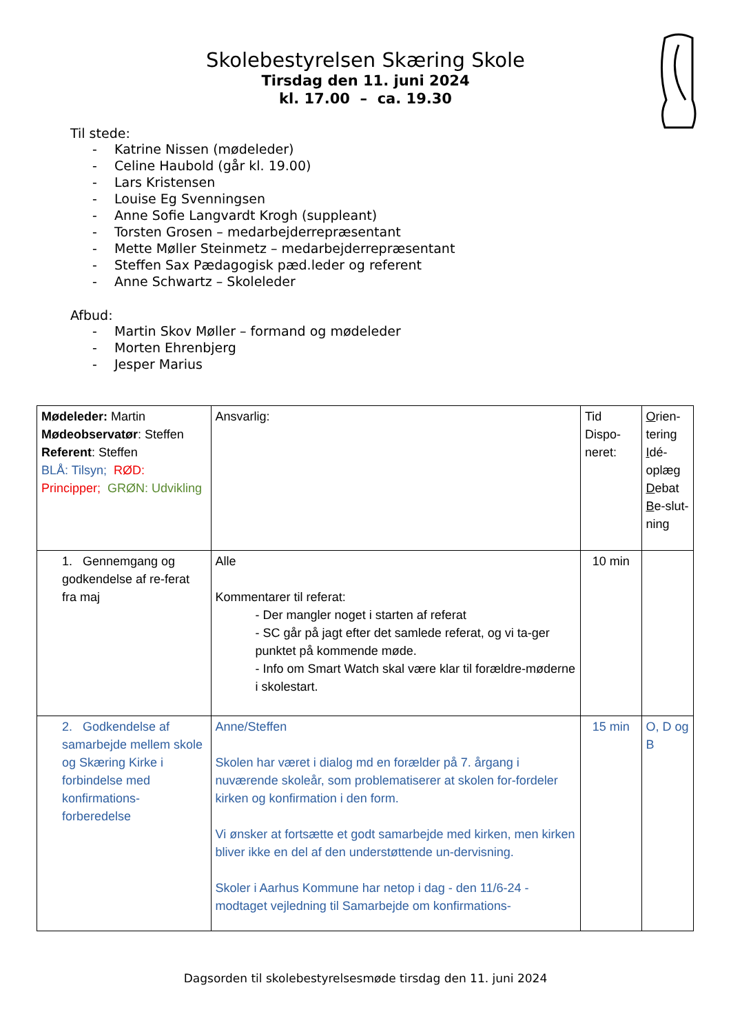Skolebestyrelsen Skæring Skole
Tirsdag den 11. juni 2024
kl. 17.00 – ca. 19.30
Til stede:
- Katrine Nissen (mødeleder)
- Celine Haubold (går kl. 19.00)
- Lars Kristensen
- Louise Eg Svenningsen
- Anne Sofie Langvardt Krogh (suppleant)
- Torsten Grosen – medarbejderrepræsentant
- Mette Møller Steinmetz – medarbejderrepræsentant
- Steffen Sax Pædagogisk pæd.leder og referent
- Anne Schwartz – Skoleleder
Afbud:
- Martin Skov Møller – formand og mødeleder
- Morten Ehrenbjerg
- Jesper Marius
| Mødeleder: Martin Mødeobservatør : Steffen Referent : Steffen BLÅ: Tilsyn; RØD: Principper; GRØN: Udvikling | Ansvarlig: | Tid Dispo-neret: | O rien-tering I dé-oplæg D ebat B e-slut-ning |
| 1. Gennemgang og godkendelse af re-ferat fra maj | Alle Kommentarer til referat: - Der mangler noget i starten af referat - SC går på jagt efter det samlede referat, og vi ta-ger punktet på kommende møde. - Info om Smart Watch skal være klar til forældre-møderne i skolestart. | 10 min | |
| 2. Godkendelse af samarbejde mellem skole og Skæring Kirke i forbindelse med konfirmations-forberedelse | Anne/Steffen Skolen har været i dialog md en forælder på 7. årgang i nuværende skoleår, som problematiserer at skolen for-fordeler kirken og konfirmation i den form. Vi ønsker at fortsætte et godt samarbejde med kirken, men kirken bliver ikke en del af den understøttende un-dervisning. Skoler i Aarhus Kommune har netop i dag - den 11/6-24 - modtaget vejledning til Samarbejde om konfirmations- | 15 min | O, D og B |
Dagsorden til skolebestyrelsesmøde tirsdag den 11. juni 2024